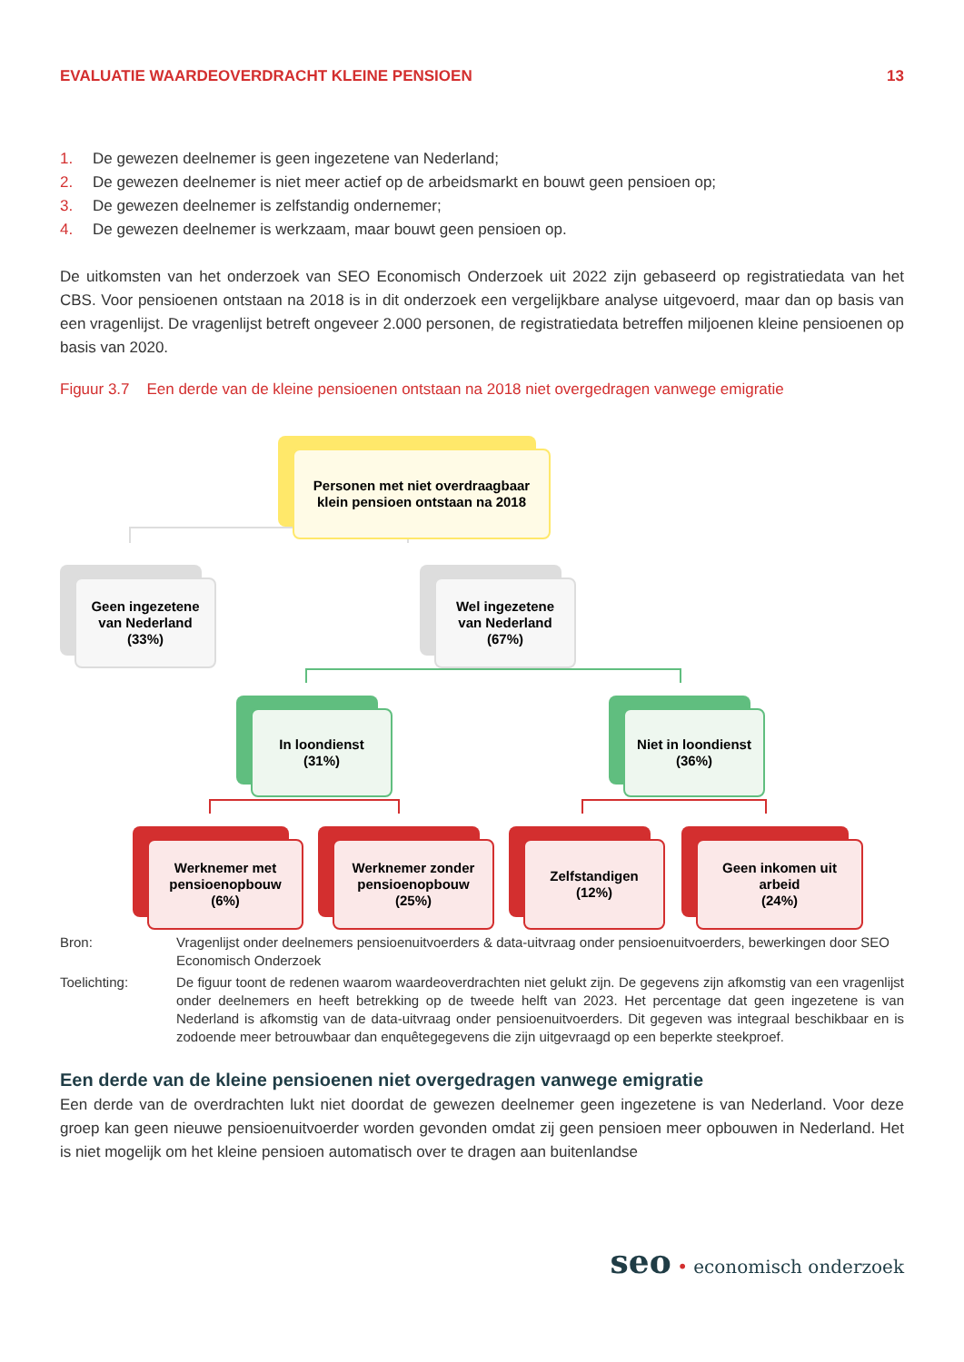EVALUATIE WAARDEOVERDRACHT KLEINE PENSIOEN 13
1. De gewezen deelnemer is geen ingezetene van Nederland;
2. De gewezen deelnemer is niet meer actief op de arbeidsmarkt en bouwt geen pensioen op;
3. De gewezen deelnemer is zelfstandig ondernemer;
4. De gewezen deelnemer is werkzaam, maar bouwt geen pensioen op.
De uitkomsten van het onderzoek van SEO Economisch Onderzoek uit 2022 zijn gebaseerd op registratiedata van het CBS. Voor pensioenen ontstaan na 2018 is in dit onderzoek een vergelijkbare analyse uitgevoerd, maar dan op basis van een vragenlijst. De vragenlijst betreft ongeveer 2.000 personen, de registratiedata betreffen miljoenen kleine pensioenen op basis van 2020.
Figuur 3.7 Een derde van de kleine pensioenen ontstaan na 2018 niet overgedragen vanwege emigratie
Personen met niet overdraagbaar
klein pensioen ontstaan na 2018
Geen ingezetene
van Nederland
(33%)
Wel ingezetene
van Nederland
(67%)
In loondienst
(31%)
Niet in loondienst
(36%)
Werknemer met
pensioenopbouw
(6%)
Werknemer zonder
pensioenopbouw
(25%)
Zelfstandigen
(12%)
Geen inkomen uit
arbeid
(24%)
Bron:
Vragenlijst onder deelnemers pensioenuitvoerders & data-uitvraag onder pensioenuitvoerders, bewerkingen door SEO Economisch Onderzoek
Toelichting:
De figuur toont de redenen waarom waardeoverdrachten niet gelukt zijn. De gegevens zijn afkomstig van een vragenlijst onder deelnemers en heeft betrekking op de tweede helft van 2023. Het percentage dat geen ingezetene is van Nederland is afkomstig van de data-uitvraag onder pensioenuitvoerders. Dit gegeven was integraal beschikbaar en is zodoende meer betrouwbaar dan enquêtegegevens die zijn uitgevraagd op een beperkte steekproef.
Een derde van de kleine pensioenen niet overgedragen vanwege emigratie
Een derde van de overdrachten lukt niet doordat de gewezen deelnemer geen ingezetene is van Nederland. Voor deze groep kan geen nieuwe pensioenuitvoerder worden gevonden omdat zij geen pensioen meer opbouwen in Nederland. Het is niet mogelijk om het kleine pensioen automatisch over te dragen aan buitenlandse
seo • economisch onderzoek